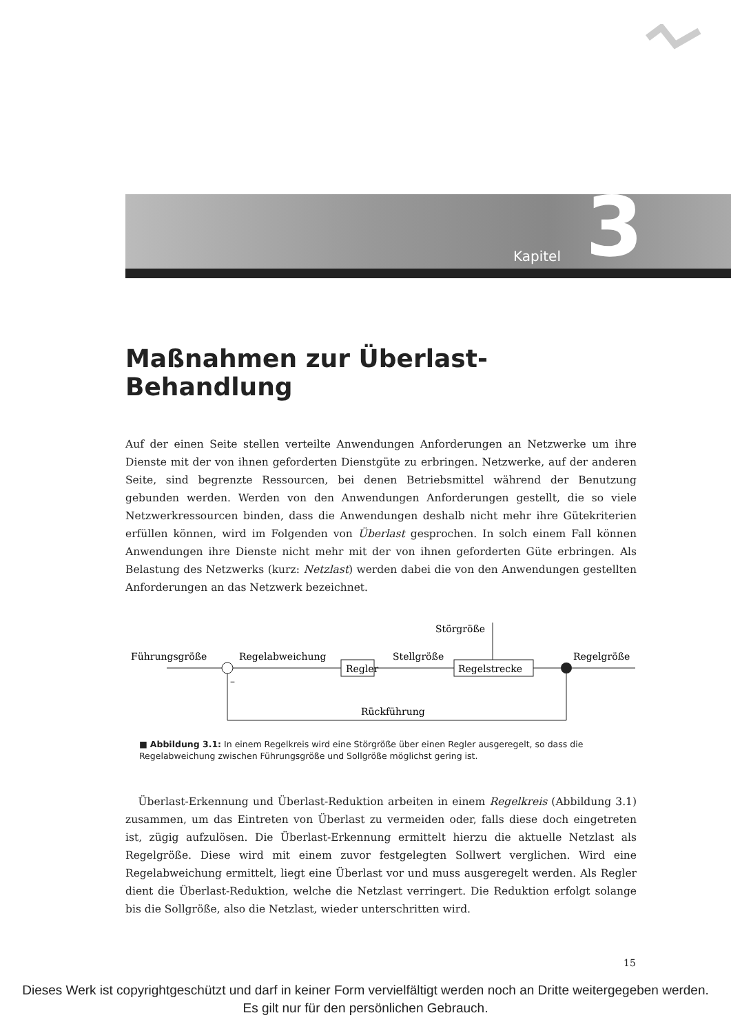Kapitel 3
Maßnahmen zur Überlast-Behandlung
Auf der einen Seite stellen verteilte Anwendungen Anforderungen an Netzwerke um ihre Dienste mit der von ihnen geforderten Dienstgüte zu erbringen. Netzwerke, auf der anderen Seite, sind begrenzte Ressourcen, bei denen Betriebsmittel während der Benutzung gebunden werden. Werden von den Anwendungen Anforderungen gestellt, die so viele Netzwerkressourcen binden, dass die Anwendungen deshalb nicht mehr ihre Gütekriterien erfüllen können, wird im Folgenden von Überlast gesprochen. In solch einem Fall können Anwendungen ihre Dienste nicht mehr mit der von ihnen geforderten Güte erbringen. Als Belastung des Netzwerks (kurz: Netzlast) werden dabei die von den Anwendungen gestellten Anforderungen an das Netzwerk bezeichnet.
Störgröße
Führungsgröße
Regelabweichung
Stellgröße
Regelgröße
Regler
Regelstrecke
–
Rückführung
■ Abbildung 3.1: In einem Regelkreis wird eine Störgröße über einen Regler ausgeregelt, so dass die Regelabweichung zwischen Führungsgröße und Sollgröße möglichst gering ist.
Überlast-Erkennung und Überlast-Reduktion arbeiten in einem Regelkreis (Abbildung 3.1) zusammen, um das Eintreten von Überlast zu vermeiden oder, falls diese doch eingetreten ist, zügig aufzulösen. Die Überlast-Erkennung ermittelt hierzu die aktuelle Netzlast als Regelgröße. Diese wird mit einem zuvor festgelegten Sollwert verglichen. Wird eine Regelabweichung ermittelt, liegt eine Überlast vor und muss ausgeregelt werden. Als Regler dient die Überlast-Reduktion, welche die Netzlast verringert. Die Reduktion erfolgt solange bis die Sollgröße, also die Netzlast, wieder unterschritten wird.
15
Dieses Werk ist copyrightgeschützt und darf in keiner Form vervielfältigt werden noch an Dritte weitergegeben werden.
Es gilt nur für den persönlichen Gebrauch.